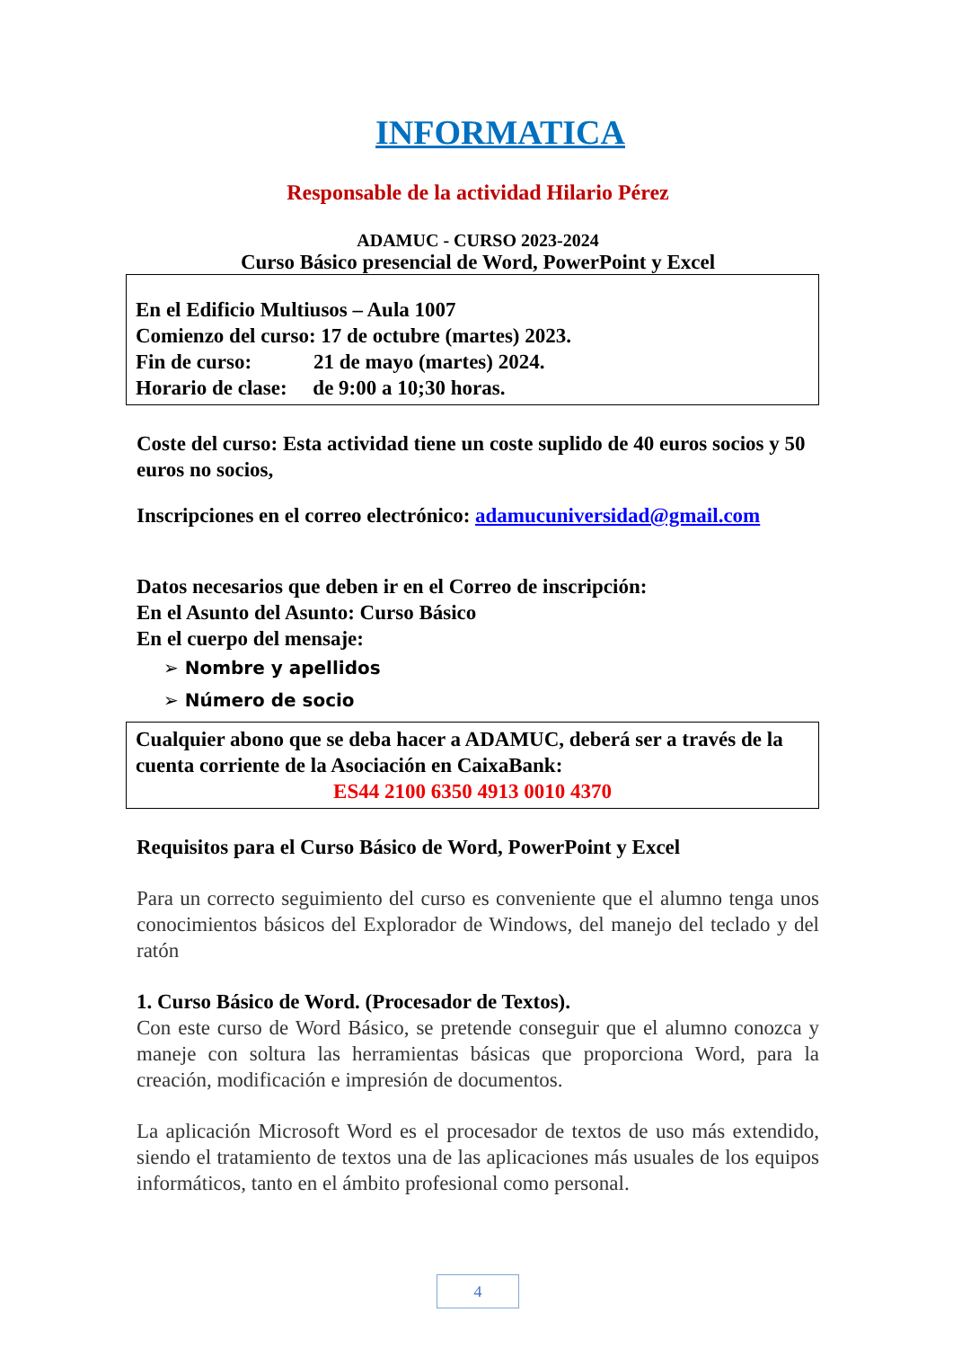INFORMATICA
Responsable de la actividad Hilario Pérez
ADAMUC - CURSO 2023-2024
Curso Básico presencial de Word, PowerPoint y Excel
En el Edificio Multiusos – Aula 1007
Comienzo del curso: 17 de octubre (martes) 2023.
Fin de curso: 21 de mayo (martes) 2024.
Horario de clase: de 9:00 a 10;30 horas.
Coste del curso: Esta actividad tiene un coste suplido de 40 euros socios y 50 euros no socios,
Inscripciones en el correo electrónico: adamucuniversidad@gmail.com
Datos necesarios que deben ir en el Correo de inscripción:
En el Asunto del Asunto: Curso Básico
En el cuerpo del mensaje:
➢ Nombre y apellidos
➢ Número de socio
Cualquier abono que se deba hacer a ADAMUC, deberá ser a través de la cuenta corriente de la Asociación en CaixaBank:
ES44 2100 6350 4913 0010 4370
Requisitos para el Curso Básico de Word, PowerPoint y Excel
Para un correcto seguimiento del curso es conveniente que el alumno tenga unos conocimientos básicos del Explorador de Windows, del manejo del teclado y del ratón
1. Curso Básico de Word. (Procesador de Textos).
Con este curso de Word Básico, se pretende conseguir que el alumno conozca y maneje con soltura las herramientas básicas que proporciona Word, para la creación, modificación e impresión de documentos.
La aplicación Microsoft Word es el procesador de textos de uso más extendido, siendo el tratamiento de textos una de las aplicaciones más usuales de los equipos informáticos, tanto en el ámbito profesional como personal.
4